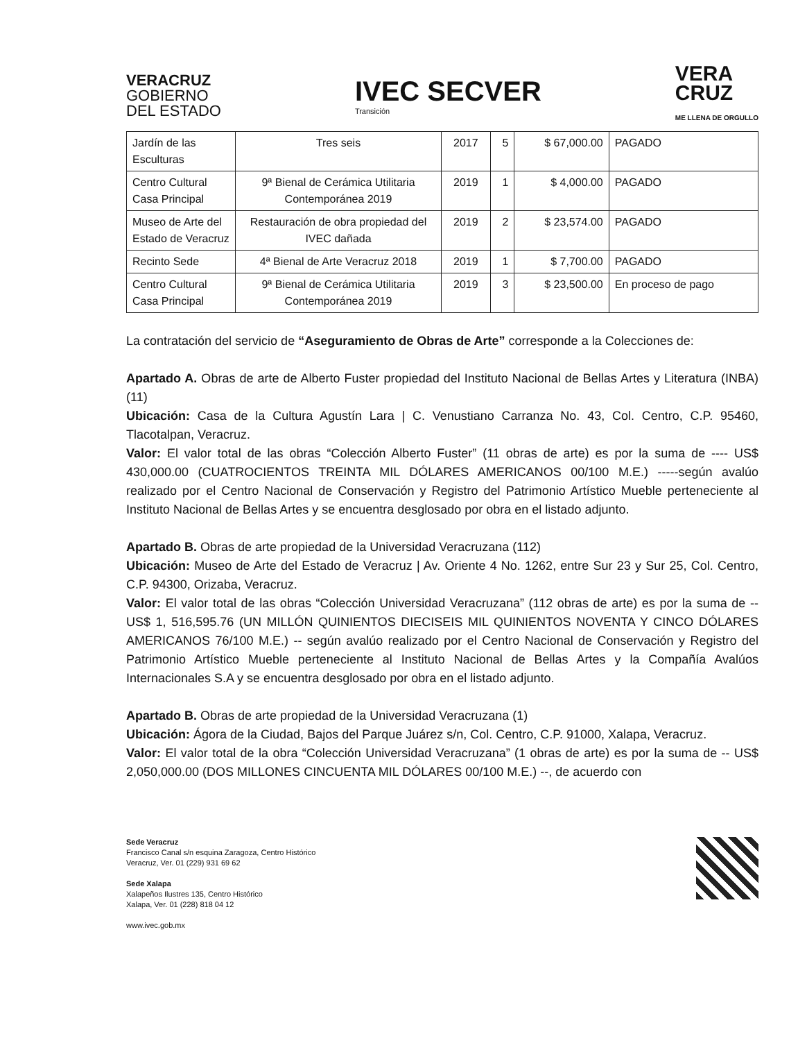VERACRUZ
GOBIERNO
DEL ESTADO
IVEC SECVER
Transición
VERA
CRUZ
ME LLENA DE ORGULLO
| Jardín de las Esculturas | Tres seis | 2017 | 5 | $ 67,000.00 | PAGADO |
| Centro Cultural Casa Principal | 9ª Bienal de Cerámica Utilitaria Contemporánea 2019 | 2019 | 1 | $ 4,000.00 | PAGADO |
| Museo de Arte del Estado de Veracruz | Restauración de obra propiedad del IVEC dañada | 2019 | 2 | $ 23,574.00 | PAGADO |
| Recinto Sede | 4ª Bienal de Arte Veracruz 2018 | 2019 | 1 | $ 7,700.00 | PAGADO |
| Centro Cultural Casa Principal | 9ª Bienal de Cerámica Utilitaria Contemporánea 2019 | 2019 | 3 | $ 23,500.00 | En proceso de pago |
La contratación del servicio de “Aseguramiento de Obras de Arte” corresponde a la Colecciones de:
Apartado A. Obras de arte de Alberto Fuster propiedad del Instituto Nacional de Bellas Artes y Literatura (INBA) (11)
Ubicación: Casa de la Cultura Agustín Lara | C. Venustiano Carranza No. 43, Col. Centro, C.P. 95460, Tlacotalpan, Veracruz.
Valor: El valor total de las obras “Colección Alberto Fuster” (11 obras de arte) es por la suma de ---- US$ 430,000.00 (CUATROCIENTOS TREINTA MIL DÓLARES AMERICANOS 00/100 M.E.) -----según avalúo realizado por el Centro Nacional de Conservación y Registro del Patrimonio Artístico Mueble perteneciente al Instituto Nacional de Bellas Artes y se encuentra desglosado por obra en el listado adjunto.
Apartado B. Obras de arte propiedad de la Universidad Veracruzana (112)
Ubicación: Museo de Arte del Estado de Veracruz | Av. Oriente 4 No. 1262, entre Sur 23 y Sur 25, Col. Centro, C.P. 94300, Orizaba, Veracruz.
Valor: El valor total de las obras “Colección Universidad Veracruzana” (112 obras de arte) es por la suma de -- US$ 1, 516,595.76 (UN MILLÓN QUINIENTOS DIECISEIS MIL QUINIENTOS NOVENTA Y CINCO DÓLARES AMERICANOS 76/100 M.E.) -- según avalúo realizado por el Centro Nacional de Conservación y Registro del Patrimonio Artístico Mueble perteneciente al Instituto Nacional de Bellas Artes y la Compañía Avalúos Internacionales S.A y se encuentra desglosado por obra en el listado adjunto.
Apartado B. Obras de arte propiedad de la Universidad Veracruzana (1)
Ubicación: Ágora de la Ciudad, Bajos del Parque Juárez s/n, Col. Centro, C.P. 91000, Xalapa, Veracruz.
Valor: El valor total de la obra “Colección Universidad Veracruzana” (1 obras de arte) es por la suma de -- US$ 2,050,000.00 (DOS MILLONES CINCUENTA MIL DÓLARES 00/100 M.E.) --, de acuerdo con
Sede Veracruz
Francisco Canal s/n esquina Zaragoza, Centro Histórico
Veracruz, Ver. 01 (229) 931 69 62
Sede Xalapa
Xalapeños Ilustres 135, Centro Histórico
Xalapa, Ver. 01 (228) 818 04 12
www.ivec.gob.mx